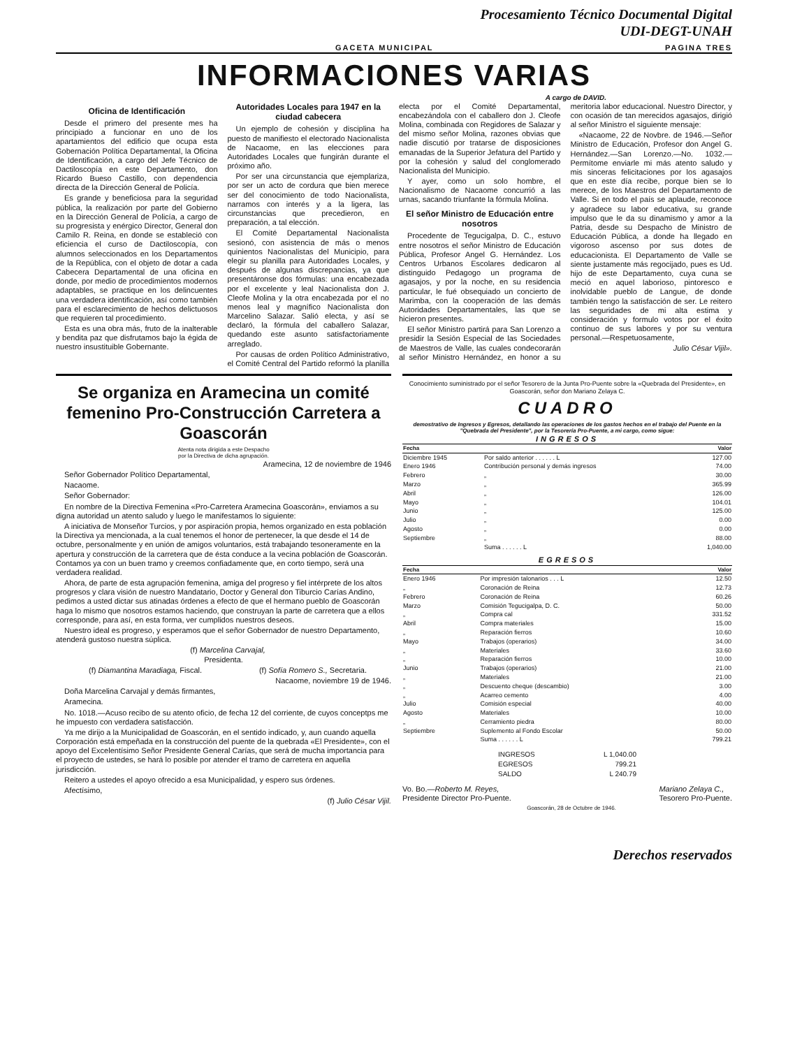Procesamiento Técnico Documental Digital
UDI-DEGT-UNAH
GACETA MUNICIPAL PAGINA TRES
INFORMACIONES VARIAS
A cargo de DAVID.
Oficina de Identificación
Desde el primero del presente mes ha principiado a funcionar en uno de los apartamientos del edificio que ocupa esta Gobernación Política Departamental, la Oficina de Identificación, a cargo del Jefe Técnico de Dactiloscopía en este Departamento, don Ricardo Bueso Castillo, con dependencia directa de la Dirección General de Policía.
Es grande y beneficiosa para la seguridad pública, la realización por parte del Gobierno en la Dirección General de Policía, a cargo de su progresista y enérgico Director, General don Camilo R. Reina, en donde se estableció con eficiencia el curso de Dactiloscopía, con alumnos seleccionados en los Departamentos de la República, con el objeto de dotar a cada Cabecera Departamental de una oficina en donde, por medio de procedimientos modernos adaptables, se practique en los delincuentes una verdadera identificación, así como también para el esclarecimiento de hechos delictuosos que requieren tal procedimiento.
Esta es una obra más, fruto de la inalterable y bendita paz que disfrutamos bajo la égida de nuestro insustituible Gobernante.
Autoridades Locales para 1947 en la ciudad cabecera
Un ejemplo de cohesión y disciplina ha puesto de manifiesto el electorado Nacionalista de Nacaome, en las elecciones para Autoridades Locales que fungirán durante el próximo año.
Por ser una circunstancia que ejemplariza, por ser un acto de cordura que bien merece ser del conocimiento de todo Nacionalista, narramos con interés y a la ligera, las circunstancias que precedieron, en preparación, a tal elección.
El Comité Departamental Nacionalista sesionó, con asistencia de más o menos quinientos Nacionalistas del Municipio, para elegir su planilla para Autoridades Locales, y después de algunas discrepancias, ya que presentáronse dos fórmulas: una encabezada por el excelente y leal Nacionalista don J. Cleofe Molina y la otra encabezada por el no menos leal y magnífico Nacionalista don Marcelino Salazar. Salió electa, y así se declaró, la fórmula del caballero Salazar, quedando este asunto satisfactoriamente arreglado.
Por causas de orden Político Administrativo, el Comité Central del Partido reformó la planilla electa por el Comité Departamental, encabezándola con el caballero don J. Cleofe Molina, combinada con Regidores de Salazar y del mismo señor Molina, razones obvias que nadie discutió por tratarse de disposiciones emanadas de la Superior Jefatura del Partido y por la cohesión y salud del conglomerado Nacionalista del Municipio.
Y ayer, como un solo hombre, el Nacionalismo de Nacaome concurrió a las urnas, sacando triunfante la fórmula Molina.
El señor Ministro de Educación entre nosotros
Procedente de Tegucigalpa, D. C., estuvo entre nosotros el señor Ministro de Educación Pública, Profesor Angel G. Hernández. Los Centros Urbanos Escolares dedicaron al distinguido Pedagogo un programa de agasajos, y por la noche, en su residencia particular, le fué obsequiado un concierto de Marimba, con la cooperación de las demás Autoridades Departamentales, las que se hicieron presentes.
El señor Ministro partirá para San Lorenzo a presidir la Sesión Especial de las Sociedades de Maestros de Valle, las cuales condecorarán al señor Ministro Hernández, en honor a su meritoria labor educacional. Nuestro Director, y con ocasión de tan merecidos agasajos, dirigió al señor Ministro el siguiente mensaje:
«Nacaome, 22 de Novbre. de 1946.—Señor Ministro de Educación, Profesor don Angel G. Hernández.—San Lorenzo.—No. 1032.—Permítome enviarle mi más atento saludo y mis sinceras felicitaciones por los agasajos que en este día recibe, porque bien se lo merece, de los Maestros del Departamento de Valle. Si en todo el país se aplaude, reconoce y agradece su labor educativa, su grande impulso que le da su dinamismo y amor a la Patria, desde su Despacho de Ministro de Educación Pública, a donde ha llegado en vigoroso ascenso por sus dotes de educacionista. El Departamento de Valle se siente justamente más regocijado, pues es Ud. hijo de este Departamento, cuya cuna se meció en aquel laborioso, pintoresco e inolvidable pueblo de Langue, de donde también tengo la satisfacción de ser. Le reitero las seguridades de mi alta estima y consideración y formulo votos por el éxito continuo de sus labores y por su ventura personal.—Respetuosamente,
Julio César Vijil».
Se organiza en Aramecina un comité femenino Pro-Construcción Carretera a Goascorán
Atenta nota dirigida a este Despacho
por la Directiva de dicha agrupación.
Aramecina, 12 de noviembre de 1946
Señor Gobernador Político Departamental,
Nacaome.
Señor Gobernador:
En nombre de la Directiva Femenina «Pro-Carretera Aramecina Goascorán», enviamos a su digna autoridad un atento saludo y luego le manifestamos lo siguiente:
A iniciativa de Monseñor Turcios, y por aspiración propia, hemos organizado en esta población la Directiva ya mencionada, a la cual tenemos el honor de pertenecer, la que desde el 14 de octubre, personalmente y en unión de amigos voluntarios, está trabajando tesoneramente en la apertura y construcción de la carretera que de ésta conduce a la vecina población de Goascorán. Contamos ya con un buen tramo y creemos confiadamente que, en corto tiempo, será una verdadera realidad.
Ahora, de parte de esta agrupación femenina, amiga del progreso y fiel intérprete de los altos progresos y clara visión de nuestro Mandatario, Doctor y General don Tiburcio Carías Andino, pedimos a usted dictar sus atinadas órdenes a efecto de que el hermano pueblo de Goascorán haga lo mismo que nosotros estamos haciendo, que construyan la parte de carretera que a ellos corresponde, para así, en esta forma, ver cumplidos nuestros deseos.
Nuestro ideal es progreso, y esperamos que el señor Gobernador de nuestro Departamento, atenderá gustoso nuestra súplica.
(f) Marcelina Carvajal,
Presidenta.
(f) Diamantina Maradiaga, Fiscal. (f) Sofía Romero S., Secretaria.
Nacaome, noviembre 19 de 1946.
Doña Marcelina Carvajal y demás firmantes,
Aramecina.
No. 1018.—Acuso recibo de su atento oficio, de fecha 12 del corriente, de cuyos conceptps me he impuesto con verdadera satisfacción.
Ya me dirijo a la Municipalidad de Goascorán, en el sentido indicado, y, aun cuando aquella Corporación está empeñada en la construcción del puente de la quebrada «El Presidente», con el apoyo del Excelentísimo Señor Presidente General Carías, que será de mucha importancia para el proyecto de ustedes, se hará lo posible por atender el tramo de carretera en aquella jurisdicción.
Reitero a ustedes el apoyo ofrecido a esa Municipalidad, y espero sus órdenes.
Afectísimo,
(f) Julio César Vijil.
Conocimiento suministrado por el señor Tesorero de la Junta Pro-Puente sobre la «Quebrada del Presidente», en Goascorán, señor don Mariano Zelaya C.
CUADRO
demostrativo de Ingresos y Egresos, detallando las operaciones de los gastos hechos en el trabajo del Puente en la "Quebrada del Presidente", por la Tesorería Pro-Puente, a mi cargo, como sigue:
INGRESOS
| Fecha | | Valor |
| --- | --- | --- |
| Diciembre 1945 | Por saldo anterior . . . . . . L | 127.00 |
| Enero 1946 | Contribución personal y demás ingresos | 74.00 |
| Febrero | „ | 30.00 |
| Marzo | „ | 365.99 |
| Abril | „ | 126.00 |
| Mayo | „ | 104.01 |
| Junio | „ | 125.00 |
| Julio | „ | 0.00 |
| Agosto | „ | 0.00 |
| Septiembre | „ | 88.00 |
| | Suma . . . . . . L | 1,040.00 |
EGRESOS
| Fecha | | Valor |
| --- | --- | --- |
| Enero 1946 | Por impresión talonarios . . . L | 12.50 |
| „ | Coronación de Reina | 12.73 |
| Febrero | Coronación de Reina | 60.26 |
| Marzo | Comisión Tegucigalpa, D. C. | 50.00 |
| „ | Compra cal | 331.52 |
| Abril | Compra materiales | 15.00 |
| „ | Reparación fierros | 10.60 |
| Mayo | Trabajos (operarios) | 34.00 |
| „ | Materiales | 33.60 |
| „ | Reparación fierros | 10.00 |
| Junio | Trabajos (operarios) | 21.00 |
| „ | Materiales | 21.00 |
| „ | Descuento cheque (descambio) | 3.00 |
| „ | Acarreo cemento | 4.00 |
| Julio | Comisión especial | 40.00 |
| Agosto | Materiales | 10.00 |
| „ | Cerramiento piedra | 80.00 |
| Septiembre | Suplemento al Fondo Escolar | 50.00 |
| | Suma . . . . . . L | 799.21 |
| INGRESOS | L 1,040.00 |
| EGRESOS | 799.21 |
| SALDO | L 240.79 |
Vo. Bo.—Roberto M. Reyes,
Presidente Director Pro-Puente. Mariano Zelaya C.,
Tesorero Pro-Puente.
Goascorán, 28 de Octubre de 1946.
Derechos reservados